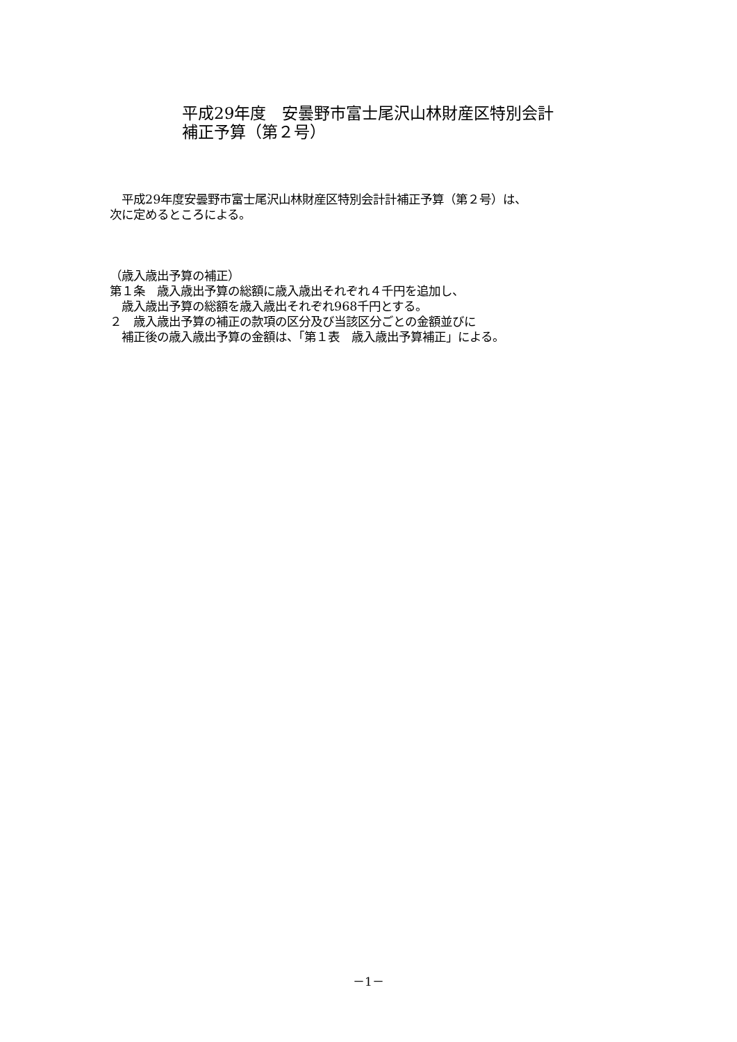平成29年度　安曇野市富士尾沢山林財産区特別会計
補正予算（第２号）
　平成29年度安曇野市富士尾沢山林財産区特別会計計補正予算（第２号）は、
次に定めるところによる。
（歳入歳出予算の補正）
第１条　歳入歳出予算の総額に歳入歳出それぞれ４千円を追加し、
　歳入歳出予算の総額を歳入歳出それぞれ968千円とする。
２　歳入歳出予算の補正の款項の区分及び当該区分ごとの金額並びに
　補正後の歳入歳出予算の金額は、「第１表　歳入歳出予算補正」による。
－1－